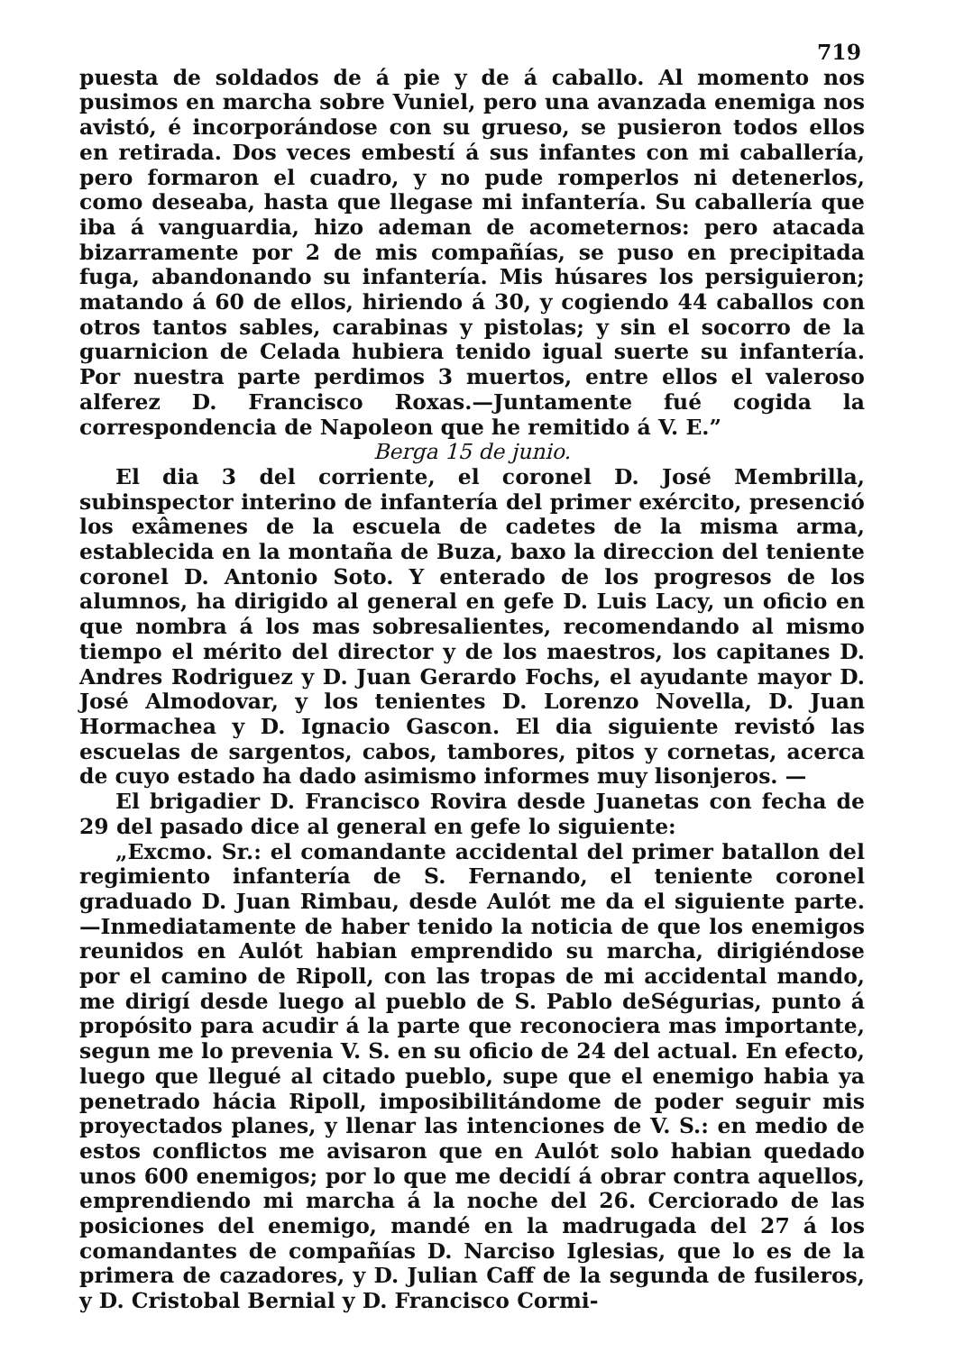719
puesta de soldados de á pie y de á caballo. Al momento nos pusimos en marcha sobre Vuniel, pero una avanzada enemiga nos avistó, é incorporándose con su grueso, se pusieron todos ellos en retirada. Dos veces embestí á sus infantes con mi caballería, pero formaron el cuadro, y no pude romperlos ni detenerlos, como deseaba, hasta que llegase mi infantería. Su caballería que iba á vanguardia, hizo ademan de acometernos: pero atacada bizarramente por 2 de mis compañías, se puso en precipitada fuga, abandonando su infantería. Mis húsares los persiguieron; matando á 60 de ellos, hiriendo á 30, y cogiendo 44 caballos con otros tantos sables, carabinas y pistolas; y sin el socorro de la guarnicion de Celada hubiera tenido igual suerte su infantería. Por nuestra parte perdimos 3 muertos, entre ellos el valeroso alferez D. Francisco Roxas.—Juntamente fué cogida la correspondencia de Napoleon que he remitido á V. E.”
Berga 15 de junio.
El dia 3 del corriente, el coronel D. José Membrilla, subinspector interino de infantería del primer exército, presenció los exâmenes de la escuela de cadetes de la misma arma, establecida en la montaña de Buza, baxo la direccion del teniente coronel D. Antonio Soto. Y enterado de los progresos de los alumnos, ha dirigido al general en gefe D. Luis Lacy, un oficio en que nombra á los mas sobresalientes, recomendando al mismo tiempo el mérito del director y de los maestros, los capitanes D. Andres Rodriguez y D. Juan Gerardo Fochs, el ayudante mayor D. José Almodovar, y los tenientes D. Lorenzo Novella, D. Juan Hormachea y D. Ignacio Gascon. El dia siguiente revistó las escuelas de sargentos, cabos, tambores, pitos y cornetas, acerca de cuyo estado ha dado asimismo informes muy lisonjeros. —
El brigadier D. Francisco Rovira desde Juanetas con fecha de 29 del pasado dice al general en gefe lo siguiente:
„Excmo. Sr.: el comandante accidental del primer batallon del regimiento infantería de S. Fernando, el teniente coronel graduado D. Juan Rimbau, desde Aulót me da el siguiente parte.—Inmediatamente de haber tenido la noticia de que los enemigos reunidos en Aulót habian emprendido su marcha, dirigiéndose por el camino de Ripoll, con las tropas de mi accidental mando, me dirigí desde luego al pueblo de S. Pablo deSégurias, punto á propósito para acudir á la parte que reconociera mas importante, segun me lo prevenia V. S. en su oficio de 24 del actual. En efecto, luego que llegué al citado pueblo, supe que el enemigo habia ya penetrado hácia Ripoll, imposibilitándome de poder seguir mis proyectados planes, y llenar las intenciones de V. S.: en medio de estos conflictos me avisaron que en Aulót solo habian quedado unos 600 enemigos; por lo que me decidí á obrar contra aquellos, emprendiendo mi marcha á la noche del 26. Cerciorado de las posiciones del enemigo, mandé en la madrugada del 27 á los comandantes de compañías D. Narciso Iglesias, que lo es de la primera de cazadores, y D. Julian Caff de la segunda de fusileros, y D. Cristobal Bernial y D. Francisco Cormi-